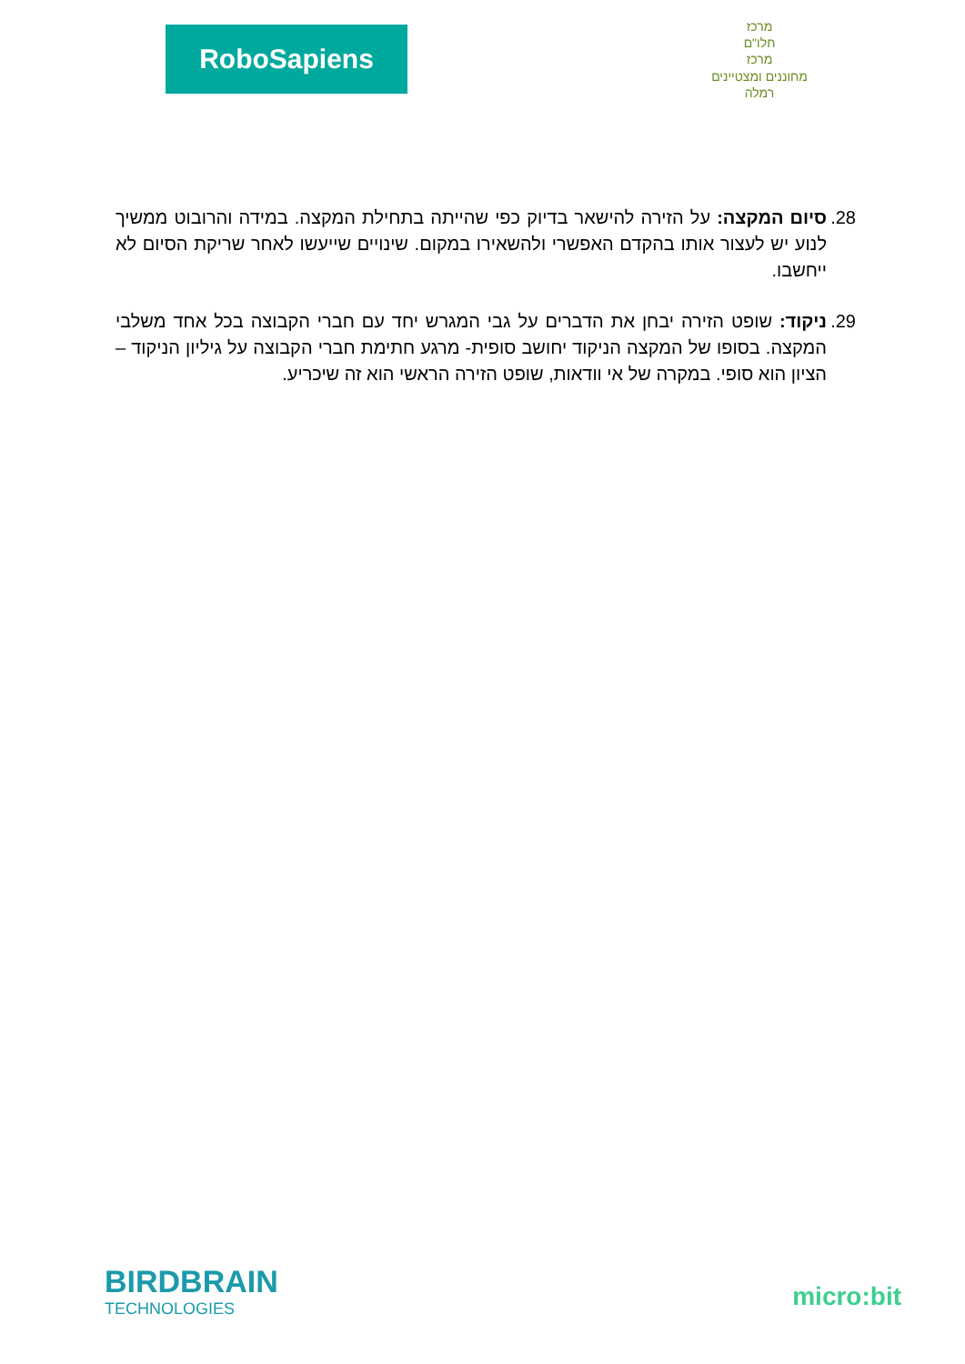RoboSapiens
מרכז
חלו"ם
מרכז
מחוננים ומצטיינים
רמלה
28. סיום המקצה: על הזירה להישאר בדיוק כפי שהייתה בתחילת המקצה. במידה והרובוט ממשיך לנוע יש לעצור אותו בהקדם האפשרי ולהשאירו במקום. שינויים שייעשו לאחר שריקת הסיום לא ייחשבו.
29. ניקוד: שופט הזירה יבחן את הדברים על גבי המגרש יחד עם חברי הקבוצה בכל אחד משלבי המקצה. בסופו של המקצה הניקוד יחושב סופית- מרגע חתימת חברי הקבוצה על גיליון הניקוד – הציון הוא סופי. במקרה של אי וודאות, שופט הזירה הראשי הוא זה שיכריע.
BIRDBRAIN
TECHNOLOGIES
micro:bit